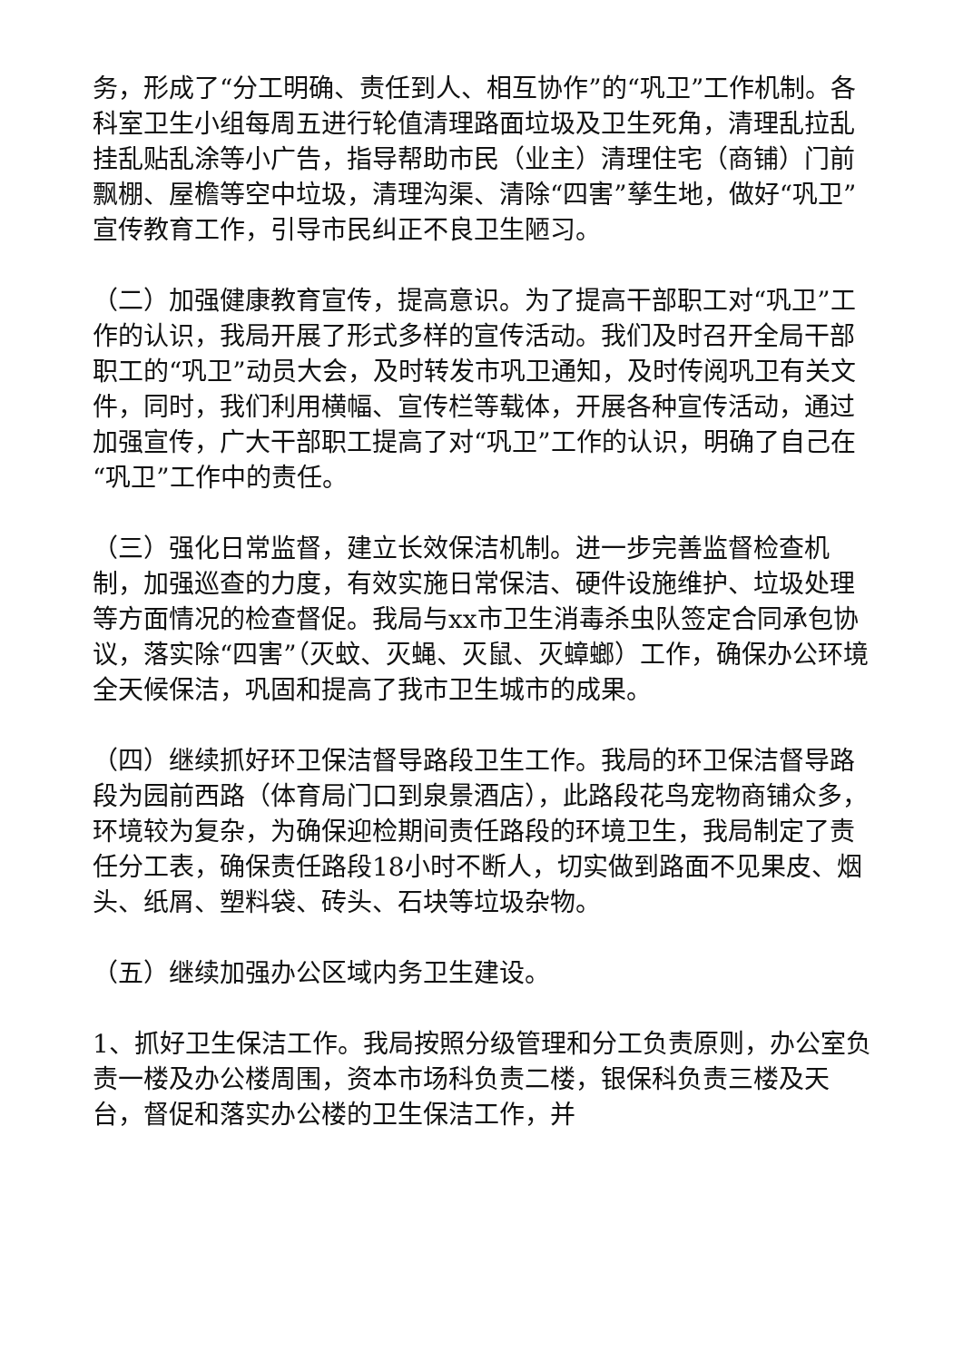务，形成了“分工明确、责任到人、相互协作”的“巩卫”工作机制。各科室卫生小组每周五进行轮值清理路面垃圾及卫生死角，清理乱拉乱挂乱贴乱涂等小广告，指导帮助市民（业主）清理住宅（商铺）门前飘棚、屋檐等空中垃圾，清理沟渠、清除“四害”孳生地，做好“巩卫”宣传教育工作，引导市民纠正不良卫生陋习。
（二）加强健康教育宣传，提高意识。为了提高干部职工对“巩卫”工作的认识，我局开展了形式多样的宣传活动。我们及时召开全局干部职工的“巩卫”动员大会，及时转发市巩卫通知，及时传阅巩卫有关文件，同时，我们利用横幅、宣传栏等载体，开展各种宣传活动，通过加强宣传，广大干部职工提高了对“巩卫”工作的认识，明确了自己在“巩卫”工作中的责任。
（三）强化日常监督，建立长效保洁机制。进一步完善监督检查机制，加强巡查的力度，有效实施日常保洁、硬件设施维护、垃圾处理等方面情况的检查督促。我局与xx市卫生消毒杀虫队签定合同承包协议，落实除“四害”（灭蚊、灭蝇、灭鼠、灭蟑螂）工作，确保办公环境全天候保洁，巩固和提高了我市卫生城市的成果。
（四）继续抓好环卫保洁督导路段卫生工作。我局的环卫保洁督导路段为园前西路（体育局门口到泉景酒店），此路段花鸟宠物商铺众多，环境较为复杂，为确保迎检期间责任路段的环境卫生，我局制定了责任分工表，确保责任路段18小时不断人，切实做到路面不见果皮、烟头、纸屑、塑料袋、砖头、石块等垃圾杂物。
（五）继续加强办公区域内务卫生建设。
1、抓好卫生保洁工作。我局按照分级管理和分工负责原则，办公室负责一楼及办公楼周围，资本市场科负责二楼，银保科负责三楼及天台，督促和落实办公楼的卫生保洁工作，并